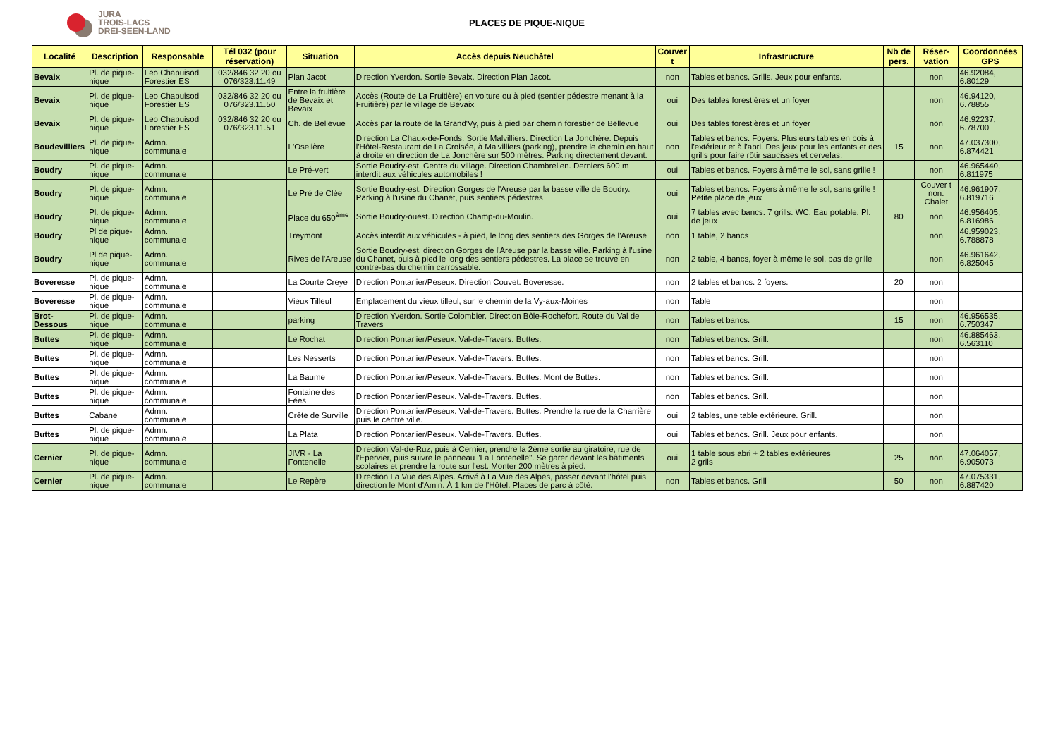JURA
TROIS-LACS
DREI-SEEN-LAND
PLACES DE PIQUE-NIQUE
| Localité | Description | Responsable | Tél 032 (pour réservation) | Situation | Accès depuis Neuchâtel | Couver t | Infrastructure | Nb de pers. | Réser-vation | Coordonnées GPS |
| --- | --- | --- | --- | --- | --- | --- | --- | --- | --- | --- |
| Bevaix | Pl. de pique-nique | Leo Chapuisod Forestier ES | 032/846 32 20 ou 076/323.11.49 | Plan Jacot | Direction Yverdon. Sortie Bevaix. Direction Plan Jacot. | non | Tables et bancs. Grills. Jeux pour enfants. | | non | 46.92084, 6.80129 |
| Bevaix | Pl. de pique-nique | Leo Chapuisod Forestier ES | 032/846 32 20 ou 076/323.11.50 | Entre la fruitière de Bevaix et Bevaix | Accès (Route de La Fruitière) en voiture ou à pied (sentier pédestre menant à la Fruitière) par le village de Bevaix | oui | Des tables forestières et un foyer | | non | 46.94120, 6.78855 |
| Bevaix | Pl. de pique-nique | Leo Chapuisod Forestier ES | 032/846 32 20 ou 076/323.11.51 | Ch. de Bellevue | Accès par la route de la Grand'Vy, puis à pied par chemin forestier de Bellevue | oui | Des tables forestières et un foyer | | non | 46.92237, 6.78700 |
| Boudevilliers | Pl. de pique-nique | Admn. communale | | L'Oselière | Direction La Chaux-de-Fonds. Sortie Malvilliers. Direction La Jonchère. Depuis l'Hôtel-Restaurant de La Croisée, à Malvilliers (parking), prendre le chemin en haut à droite en direction de La Jonchère sur 500 mètres. Parking directement devant. | non | Tables et bancs. Foyers. Plusieurs tables en bois à l'extérieur et à l'abri. Des jeux pour les enfants et des grills pour faire rôtir saucisses et cervelas. | 15 | non | 47.037300, 6.874421 |
| Boudry | Pl. de pique-nique | Admn. communale | | Le Pré-vert | Sortie Boudry-est. Centre du village. Direction Chambrelien. Derniers 600 m interdit aux véhicules automobiles ! | oui | Tables et bancs. Foyers à même le sol, sans grille ! | | non | 46.965440, 6.811975 |
| Boudry | Pl. de pique-nique | Admn. communale | | Le Pré de Clée | Sortie Boudry-est. Direction Gorges de l'Areuse par la basse ville de Boudry. Parking à l'usine du Chanet, puis sentiers pédestres | oui | Tables et bancs. Foyers à même le sol, sans grille ! Petite place de jeux | | Couver t non. Chalet | 46.961907, 6.819716 |
| Boudry | Pl. de pique-nique | Admn. communale | | Place du 650<sup>ème</sup> | Sortie Boudry-ouest. Direction Champ-du-Moulin. | oui | 7 tables avec bancs. 7 grills. WC. Eau potable. Pl. de jeux | 80 | non | 46.956405, 6.816986 |
| Boudry | Pl de pique-nique | Admn. communale | | Treymont | Accès interdit aux véhicules - à pied, le long des sentiers des Gorges de l'Areuse | non | 1 table, 2 bancs | | non | 46.959023, 6.788878 |
| Boudry | Pl de pique-nique | Admn. communale | | Rives de l'Areuse | Sortie Boudry-est, direction Gorges de l'Areuse par la basse ville. Parking à l'usine du Chanet, puis à pied le long des sentiers pédestres. La place se trouve en contre-bas du chemin carrossable. | non | 2 table, 4 bancs, foyer à même le sol, pas de grille | | non | 46.961642, 6.825045 |
| Boveresse | Pl. de pique-nique | Admn. communale | | La Courte Creye | Direction Pontarlier/Peseux. Direction Couvet. Boveresse. | non | 2 tables et bancs. 2 foyers. | 20 | non | |
| Boveresse | Pl. de pique-nique | Admn. communale | | Vieux Tilleul | Emplacement du vieux tilleul, sur le chemin de la Vy-aux-Moines | non | Table | | non | |
| Brot-Dessous | Pl. de pique-nique | Admn. communale | | parking | Direction Yverdon. Sortie Colombier. Direction Bôle-Rochefort. Route du Val de Travers | non | Tables et bancs. | 15 | non | 46.956535, 6.750347 |
| Buttes | Pl. de pique-nique | Admn. communale | | Le Rochat | Direction Pontarlier/Peseux. Val-de-Travers. Buttes. | non | Tables et bancs. Grill. | | non | 46.885463, 6.563110 |
| Buttes | Pl. de pique-nique | Admn. communale | | Les Nesserts | Direction Pontarlier/Peseux. Val-de-Travers. Buttes. | non | Tables et bancs. Grill. | | non | |
| Buttes | Pl. de pique-nique | Admn. communale | | La Baume | Direction Pontarlier/Peseux. Val-de-Travers. Buttes. Mont de Buttes. | non | Tables et bancs. Grill. | | non | |
| Buttes | Pl. de pique-nique | Admn. communale | | Fontaine des Fées | Direction Pontarlier/Peseux. Val-de-Travers. Buttes. | non | Tables et bancs. Grill. | | non | |
| Buttes | Cabane | Admn. communale | | Crête de Surville | Direction Pontarlier/Peseux. Val-de-Travers. Buttes. Prendre la rue de la Charrière puis le centre ville. | oui | 2 tables, une table extérieure. Grill. | | non | |
| Buttes | Pl. de pique-nique | Admn. communale | | La Plata | Direction Pontarlier/Peseux. Val-de-Travers. Buttes. | oui | Tables et bancs. Grill. Jeux pour enfants. | | non | |
| Cernier | Pl. de pique-nique | Admn. communale | | JIVR - La Fontenelle | Direction Val-de-Ruz, puis à Cernier, prendre la 2ème sortie au giratoire, rue de l'Epervier, puis suivre le panneau "La Fontenelle". Se garer devant les bâtiments scolaires et prendre la route sur l'est. Monter 200 mètres à pied. | oui | 1 table sous abri + 2 tables extérieures 2 grils | 25 | non | 47.064057, 6.905073 |
| Cernier | Pl. de pique-nique | Admn. communale | | Le Repère | Direction La Vue des Alpes. Arrivé à La Vue des Alpes, passer devant l'hôtel puis direction le Mont d'Amin. À 1 km de l'Hôtel. Places de parc à côté. | non | Tables et bancs. Grill | 50 | non | 47.075331, 6.887420 |